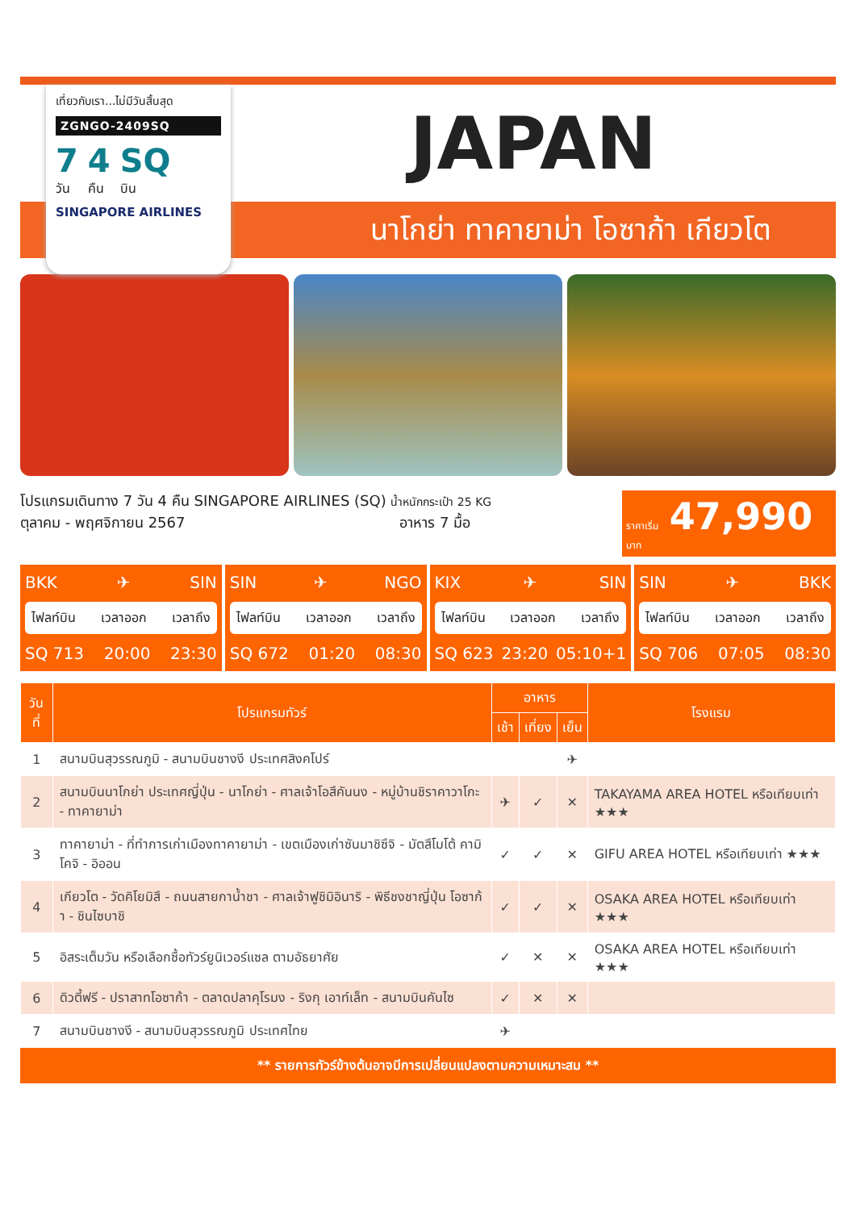นาโกย่า ทาคายาม่า โอซาก้า เกียวโต
เที่ยวกับเรา...ไม่มีวันสิ้นสุด
ZGNGO-2409SQ
7
วัน 4
คืน SQ
บิน
SINGAPORE AIRLINES
JAPAN
โปรแกรมเดินทาง 7 วัน 4 คืน SINGAPORE AIRLINES (SQ) น้ำหนักกระเป๋า 25 KG
ตุลาคม - พฤศจิกายน 2567 อาหาร 7 มื้อ
ราคาเริ่ม 47,990 บาท
BKK ✈ SIN
ไฟลท์บิน เวลาออก เวลาถึง
SQ 713 20:00 23:30
SIN ✈ NGO
ไฟลท์บิน เวลาออก เวลาถึง
SQ 672 01:20 08:30
KIX ✈ SIN
ไฟลท์บิน เวลาออก เวลาถึง
SQ 623 23:20 05:10+1
SIN ✈ BKK
ไฟลท์บิน เวลาออก เวลาถึง
SQ 706 07:05 08:30
| วันที่ | โปรแกรมทัวร์ | อาหาร | | | โรงแรม |
| --- | --- | --- | --- | --- | --- |
| | | เช้า | เที่ยง | เย็น | |
| 1 | สนามบินสุวรรณภูมิ - สนามบินชางงี ประเทศสิงคโปร์ | | | ✈ | |
| 2 | สนามบินนาโกย่า ประเทศญี่ปุ่น - นาโกย่า - ศาลเจ้าโอสึคันนง - หมู่บ้านชิราคาวาโกะ - ทาคายาม่า | ✈ | ✓ | ✕ | TAKAYAMA AREA HOTEL หรือเทียบเท่า ★★★ |
| 3 | ทาคายาม่า - ที่ทำการเก่าเมืองทาคายาม่า - เขตเมืองเก่าซันมาชิซึจิ - มัตสึโมโต้ คามิโคจิ - อิออน | ✓ | ✓ | ✕ | GIFU AREA HOTEL หรือเทียบเท่า ★★★ |
| 4 | เกียวโต - วัดคิโยมิสึ - ถนนสายกาน้ำชา - ศาลเจ้าฟูชิมิอินาริ - พิธีชงชาญี่ปุ่น โอซาก้า - ชินไซบาชิ | ✓ | ✓ | ✕ | OSAKA AREA HOTEL หรือเทียบเท่า ★★★ |
| 5 | อิสระเต็มวัน หรือเลือกซื้อทัวร์ยูนิเวอร์แซล ตามอัธยาศัย | ✓ | ✕ | ✕ | OSAKA AREA HOTEL หรือเทียบเท่า ★★★ |
| 6 | ดิวตี้ฟรี - ปราสาทโอซาก้า - ตลาดปลาคุโรมง - ริงกุ เอาท์เล็ท - สนามบินคันไซ | ✓ | ✕ | ✕ | |
| 7 | สนามบินชางงี - สนามบินสุวรรณภูมิ ประเทศไทย | ✈ | | | |
** รายการทัวร์ข้างต้นอาจมีการเปลี่ยนแปลงตามความเหมาะสม **